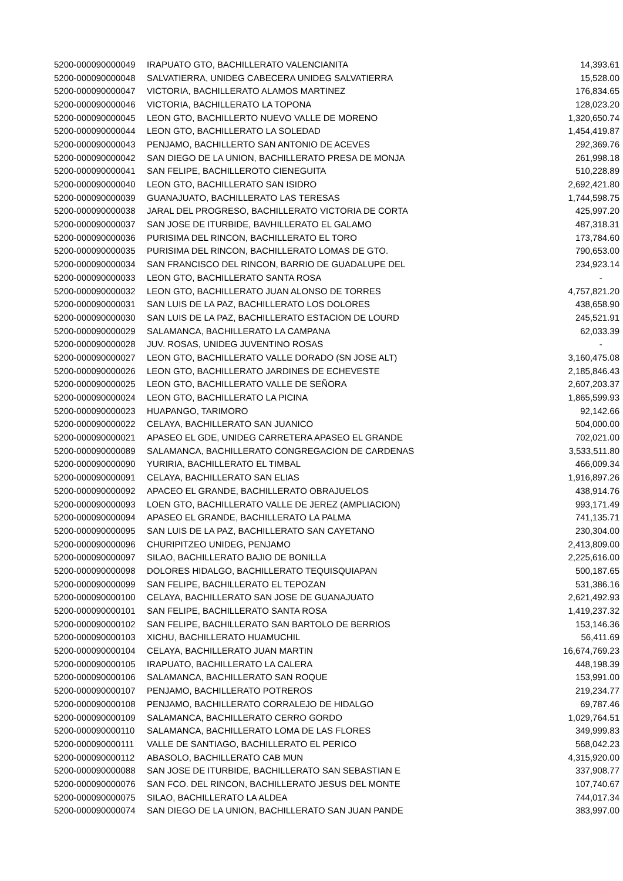| 5200-000090000049 | IRAPUATO GTO, BACHILLERATO VALENCIANITA | 14,393.61 |
| 5200-000090000048 | SALVATIERRA, UNIDEG CABECERA UNIDEG SALVATIERRA | 15,528.00 |
| 5200-000090000047 | VICTORIA, BACHILLERATO ALAMOS MARTINEZ | 176,834.65 |
| 5200-000090000046 | VICTORIA, BACHILLERATO LA TOPONA | 128,023.20 |
| 5200-000090000045 | LEON GTO, BACHILLERTO NUEVO VALLE DE MORENO | 1,320,650.74 |
| 5200-000090000044 | LEON GTO, BACHILLERATO LA SOLEDAD | 1,454,419.87 |
| 5200-000090000043 | PENJAMO, BACHILLERTO SAN ANTONIO DE ACEVES | 292,369.76 |
| 5200-000090000042 | SAN DIEGO DE LA UNION, BACHILLERATO PRESA DE MONJA | 261,998.18 |
| 5200-000090000041 | SAN FELIPE, BACHILLEROTO CIENEGUITA | 510,228.89 |
| 5200-000090000040 | LEON GTO, BACHILLERATO SAN ISIDRO | 2,692,421.80 |
| 5200-000090000039 | GUANAJUATO, BACHILLERATO LAS TERESAS | 1,744,598.75 |
| 5200-000090000038 | JARAL DEL PROGRESO, BACHILLERATO VICTORIA DE CORTA | 425,997.20 |
| 5200-000090000037 | SAN JOSE DE ITURBIDE, BAVHILLERATO EL GALAMO | 487,318.31 |
| 5200-000090000036 | PURISIMA DEL RINCON, BACHILLERATO EL TORO | 173,784.60 |
| 5200-000090000035 | PURISIMA DEL RINCON, BACHILLERATO LOMAS DE GTO. | 790,653.00 |
| 5200-000090000034 | SAN FRANCISCO DEL RINCON, BARRIO DE GUADALUPE DEL | 234,923.14 |
| 5200-000090000033 | LEON GTO, BACHILLERATO SANTA ROSA | - |
| 5200-000090000032 | LEON GTO, BACHILLERATO JUAN ALONSO DE TORRES | 4,757,821.20 |
| 5200-000090000031 | SAN LUIS DE LA PAZ, BACHILLERATO LOS DOLORES | 438,658.90 |
| 5200-000090000030 | SAN LUIS DE LA PAZ, BACHILLERATO ESTACION DE LOURD | 245,521.91 |
| 5200-000090000029 | SALAMANCA, BACHILLERATO LA CAMPANA | 62,033.39 |
| 5200-000090000028 | JUV. ROSAS, UNIDEG JUVENTINO ROSAS | - |
| 5200-000090000027 | LEON GTO, BACHILLERATO VALLE DORADO (SN JOSE ALT) | 3,160,475.08 |
| 5200-000090000026 | LEON GTO, BACHILLERATO JARDINES DE ECHEVESTE | 2,185,846.43 |
| 5200-000090000025 | LEON GTO, BACHILLERATO VALLE DE SEÑORA | 2,607,203.37 |
| 5200-000090000024 | LEON GTO, BACHILLERATO LA PICINA | 1,865,599.93 |
| 5200-000090000023 | HUAPANGO, TARIMORO | 92,142.66 |
| 5200-000090000022 | CELAYA, BACHILLERATO SAN JUANICO | 504,000.00 |
| 5200-000090000021 | APASEO EL GDE, UNIDEG CARRETERA APASEO EL GRANDE | 702,021.00 |
| 5200-000090000089 | SALAMANCA, BACHILLERATO CONGREGACION DE CARDENAS | 3,533,511.80 |
| 5200-000090000090 | YURIRIA, BACHILLERATO EL TIMBAL | 466,009.34 |
| 5200-000090000091 | CELAYA, BACHILLERATO SAN ELIAS | 1,916,897.26 |
| 5200-000090000092 | APACEO EL GRANDE, BACHILLERATO OBRAJUELOS | 438,914.76 |
| 5200-000090000093 | LOEN GTO, BACHILLERATO VALLE DE JEREZ (AMPLIACION) | 993,171.49 |
| 5200-000090000094 | APASEO EL GRANDE, BACHILLERATO LA PALMA | 741,135.71 |
| 5200-000090000095 | SAN LUIS DE LA PAZ, BACHILLERATO SAN CAYETANO | 230,304.00 |
| 5200-000090000096 | CHURIPITZEO UNIDEG, PENJAMO | 2,413,809.00 |
| 5200-000090000097 | SILAO, BACHILLERATO BAJIO DE BONILLA | 2,225,616.00 |
| 5200-000090000098 | DOLORES HIDALGO, BACHILLERATO TEQUISQUIAPAN | 500,187.65 |
| 5200-000090000099 | SAN FELIPE, BACHILLERATO EL TEPOZAN | 531,386.16 |
| 5200-000090000100 | CELAYA, BACHILLERATO SAN JOSE DE GUANAJUATO | 2,621,492.93 |
| 5200-000090000101 | SAN FELIPE, BACHILLERATO SANTA ROSA | 1,419,237.32 |
| 5200-000090000102 | SAN FELIPE, BACHILLERATO SAN BARTOLO DE BERRIOS | 153,146.36 |
| 5200-000090000103 | XICHU, BACHILLERATO HUAMUCHIL | 56,411.69 |
| 5200-000090000104 | CELAYA, BACHILLERATO JUAN MARTIN | 16,674,769.23 |
| 5200-000090000105 | IRAPUATO, BACHILLERATO LA CALERA | 448,198.39 |
| 5200-000090000106 | SALAMANCA, BACHILLERATO SAN ROQUE | 153,991.00 |
| 5200-000090000107 | PENJAMO, BACHILLERATO POTREROS | 219,234.77 |
| 5200-000090000108 | PENJAMO, BACHILLERATO CORRALEJO DE HIDALGO | 69,787.46 |
| 5200-000090000109 | SALAMANCA, BACHILLERATO CERRO GORDO | 1,029,764.51 |
| 5200-000090000110 | SALAMANCA, BACHILLERATO LOMA DE LAS FLORES | 349,999.83 |
| 5200-000090000111 | VALLE DE SANTIAGO, BACHILLERATO EL PERICO | 568,042.23 |
| 5200-000090000112 | ABASOLO, BACHILLERATO CAB MUN | 4,315,920.00 |
| 5200-000090000088 | SAN JOSE DE ITURBIDE, BACHILLERATO SAN SEBASTIAN E | 337,908.77 |
| 5200-000090000076 | SAN FCO. DEL RINCON, BACHILLERATO JESUS DEL MONTE | 107,740.67 |
| 5200-000090000075 | SILAO, BACHILLERATO LA ALDEA | 744,017.34 |
| 5200-000090000074 | SAN DIEGO DE LA UNION, BACHILLERATO SAN JUAN PANDE | 383,997.00 |